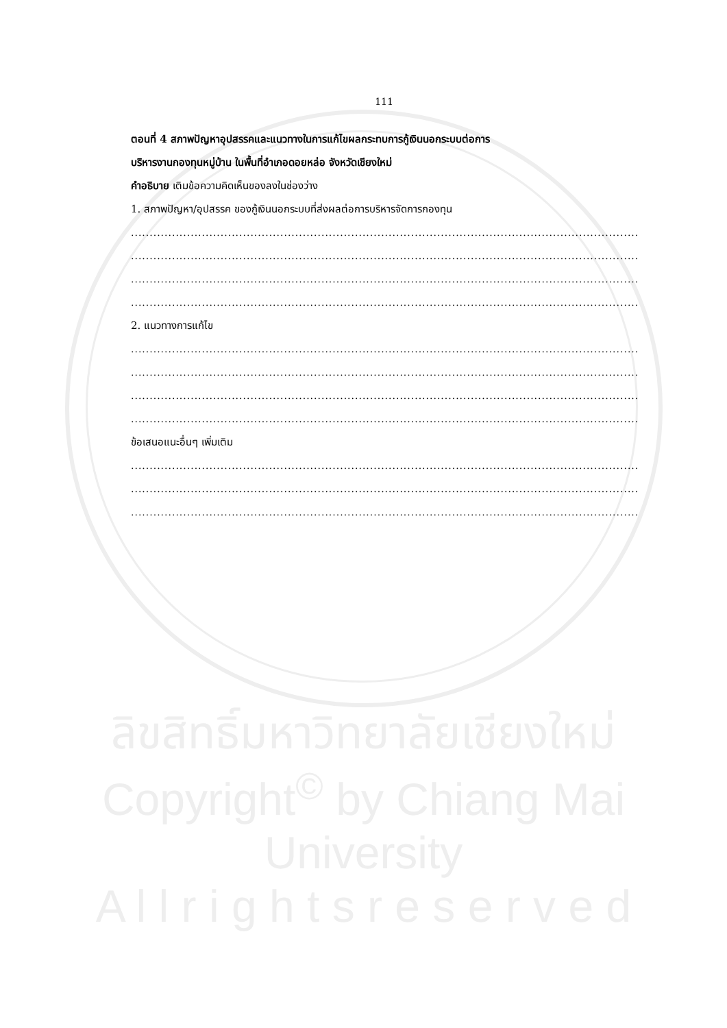111
ตอนที่ 4 สภาพปัญหาอุปสรรคและแนวทางในการแก้ไขผลกระทบการกู้เงินนอกระบบต่อการ
บริหารงานกองทุนหมู่บ้าน ในพื้นที่อำเภอดอยหล่อ จังหวัดเชียงใหม่
คำอธิบาย เติมข้อความคิดเห็นของลงในช่องว่าง
1. สภาพปัญหา/อุปสรรค ของกู้เงินนอกระบบที่ส่งผลต่อการบริหารจัดการกองทุน
........................................................................................................................................................................................
........................................................................................................................................................................................
........................................................................................................................................................................................
........................................................................................................................................................................................
2. แนวทางการแก้ไข
........................................................................................................................................................................................
........................................................................................................................................................................................
........................................................................................................................................................................................
........................................................................................................................................................................................
ข้อเสนอแนะอื่นๆ เพิ่มเติม
........................................................................................................................................................................................
........................................................................................................................................................................................
........................................................................................................................................................................................
ลิขสิทธิ์มหาวิทยาลัยเชียงใหม่
Copyright<sup>©</sup> by Chiang Mai University
A l l r i g h t s r e s e r v e d